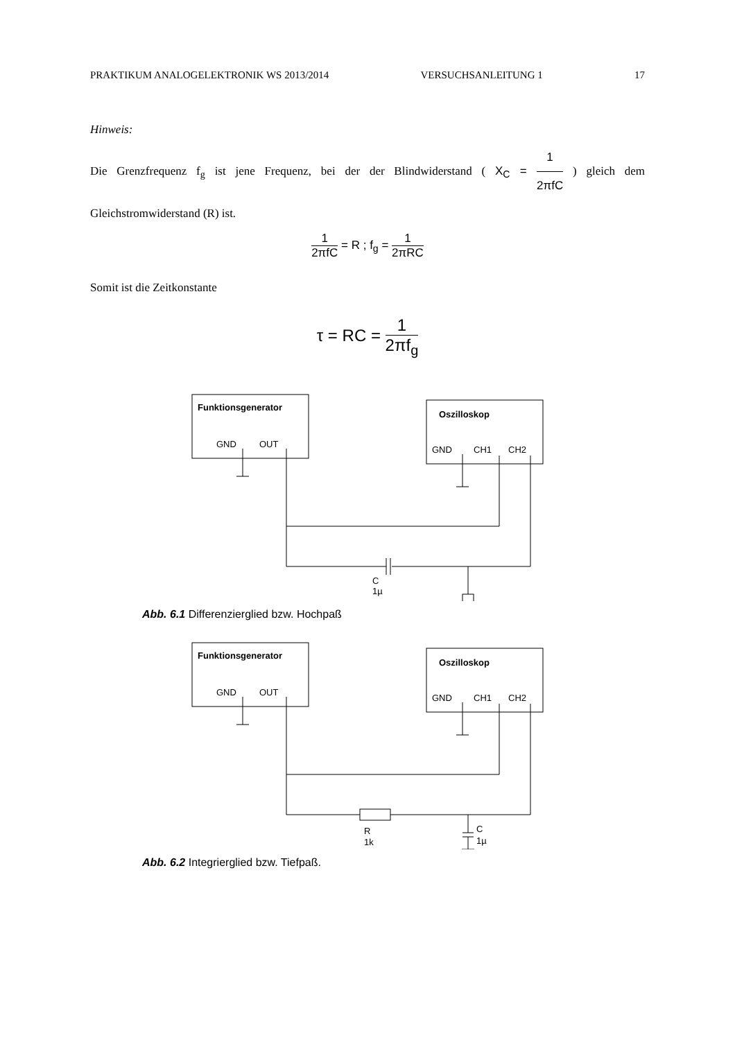PRAKTIKUM ANALOGELEKTRONIK WS 2013/2014 VERSUCHSANLEITUNG 1 17
Hinweis:
Die Grenzfrequenz f<sub>g</sub> ist jene Frequenz, bei der der Blindwiderstand ( X<sub>C</sub> = 1 2πfC ) gleich dem Gleichstromwiderstand (R) ist.
1 2πfC = R ; f<sub>g</sub> = 1 2πRC
Somit ist die Zeitkonstante
τ = RC = 1 2πf<sub>g</sub>
Funktionsgenerator
GND
OUT
Oszilloskop
GND
CH1
CH2
C
1µ
Abb. 6.1 Differenzierglied bzw. Hochpaß
Funktionsgenerator
GND
OUT
Oszilloskop
GND
CH1
CH2
R
1k
C
1µ
Abb. 6.2 Integrierglied bzw. Tiefpaß.